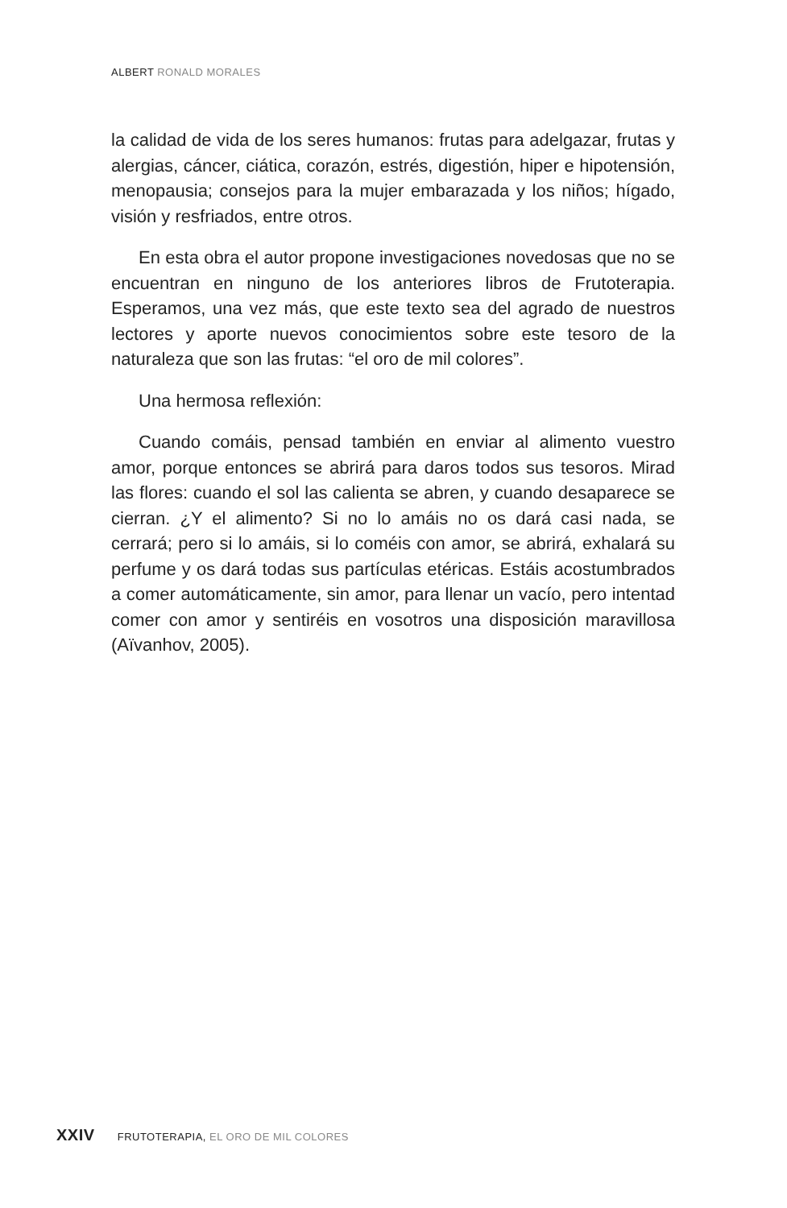ALBERT RONALD MORALES
la calidad de vida de los seres humanos: frutas para adelgazar, frutas y alergias, cáncer, ciática, corazón, estrés, digestión, hiper e hipotensión, menopausia; consejos para la mujer embarazada y los niños; hígado, visión y resfriados, entre otros.
En esta obra el autor propone investigaciones novedosas que no se encuentran en ninguno de los anteriores libros de Frutoterapia. Esperamos, una vez más, que este texto sea del agrado de nuestros lectores y aporte nuevos conocimientos sobre este tesoro de la naturaleza que son las frutas: “el oro de mil colores”.
Una hermosa reflexión:
Cuando comáis, pensad también en enviar al alimento vuestro amor, porque entonces se abrirá para daros todos sus tesoros. Mirad las flores: cuando el sol las calienta se abren, y cuando desaparece se cierran. ¿Y el alimento? Si no lo amáis no os dará casi nada, se cerrará; pero si lo amáis, si lo coméis con amor, se abrirá, exhalará su perfume y os dará todas sus partículas etéricas. Estáis acostumbrados a comer automáticamente, sin amor, para llenar un vacío, pero intentad comer con amor y sentiréis en vosotros una disposición maravillosa (Aïvanhov, 2005).
XXIV FRUTOTERAPIA, EL ORO DE MIL COLORES